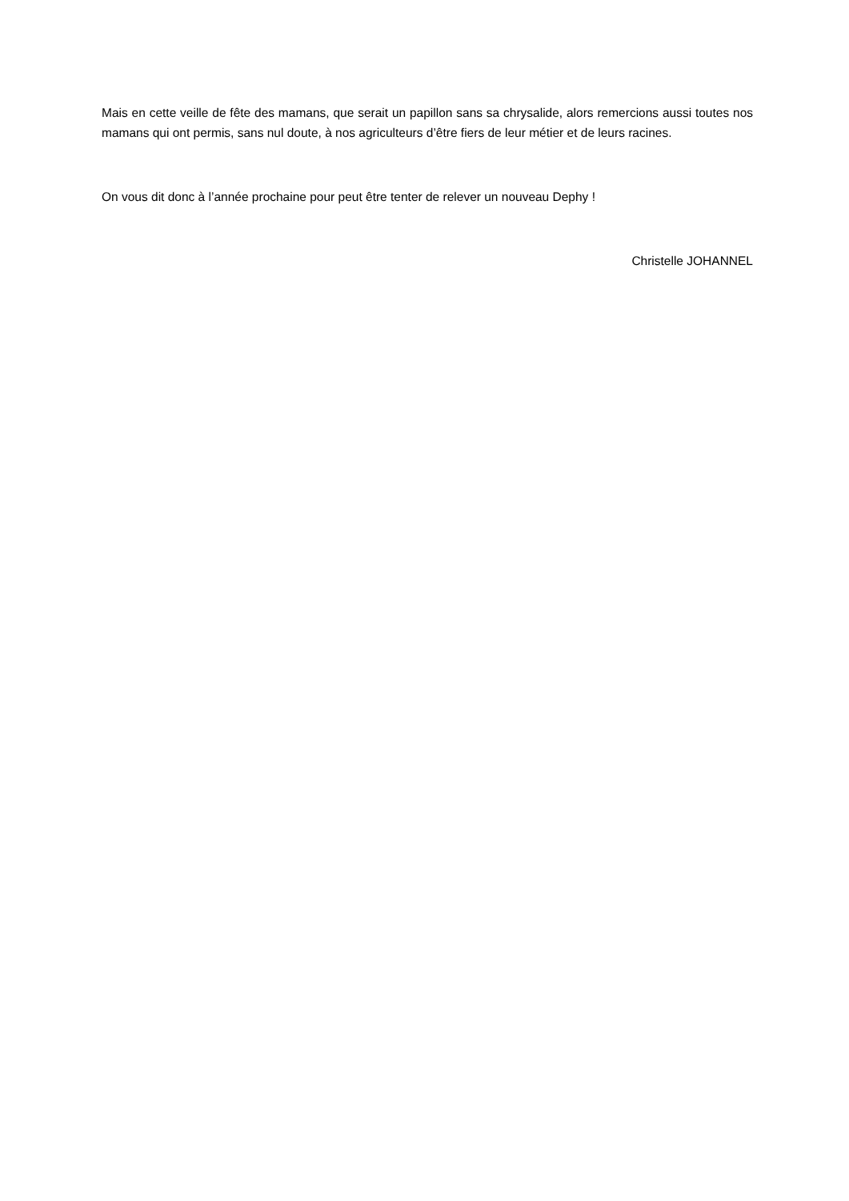Mais en cette veille de fête des mamans, que serait un papillon sans sa chrysalide, alors remercions aussi toutes nos mamans qui ont permis, sans nul doute, à nos agriculteurs d’être fiers de leur métier et de leurs racines.
On vous dit donc à l’année prochaine pour peut être tenter de relever un nouveau Dephy !
Christelle JOHANNEL